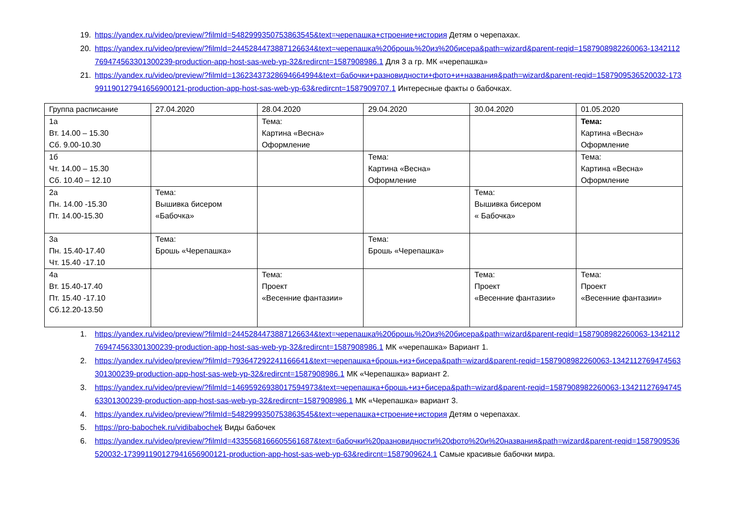19. https://yandex.ru/video/preview/?filmId=5482999350753863545&text=черепашка+строение+история Детям о черепахах.
20. https://yandex.ru/video/preview/?filmId=2445284473887126634&text=черепашка%20брошь%20из%20бисера&path=wizard&parent-reqid=1587908982260063-1342112769474563301300239-production-app-host-sas-web-yp-32&redircnt=1587908986.1 Для 3 а гр. МК «черепашка»
21. https://yandex.ru/video/preview/?filmId=13623437328694664994&text=бабочки+разновидности+фото+и+названия&path=wizard&parent-reqid=1587909536520032-1739911901279416569001​21-production-app-host-sas-web-yp-63&redircnt=1587909707.1 Интересные факты о бабочках.
| Группа расписание | 27.04.2020 | 28.04.2020 | 29.04.2020 | 30.04.2020 | 01.05.2020 |
| 1а Вт. 14.00 – 15.30 Сб. 9.00-10.30 | | Тема: Картина «Весна» Оформление | | | Тема: Картина «Весна» Оформление |
| 1б Чт. 14.00 – 15.30 Сб. 10.40 – 12.10 | | | Тема: Картина «Весна» Оформление | | Тема: Картина «Весна» Оформление |
| 2а Пн. 14.00 -15.30 Пт. 14.00-15.30 | Тема: Вышивка бисером «Бабочка» | | | Тема: Вышивка бисером « Бабочка» | |
| 3а Пн. 15.40-17.40 Чт. 15.40 -17.10 | Тема: Брошь «Черепашка» | | Тема: Брошь «Черепашка» | | |
| 4а Вт. 15.40-17.40 Пт. 15.40 -17.10 Сб.12.20-13.50 | | Тема: Проект «Весенние фантазии» | | Тема: Проект «Весенние фантазии» | Тема: Проект «Весенние фантазии» |
1. https://yandex.ru/video/preview/?filmId=2445284473887126634&text=черепашка%20брошь%20из%20бисера&path=wizard&parent-reqid=1587908982260063-1342112769474563301300239-production-app-host-sas-web-yp-32&redircnt=1587908986.1 МК «черепашка» Вариант 1.
2. https://yandex.ru/video/preview/?filmId=793647292241166641&text=черепашка+брошь+из+бисера&path=wizard&parent-reqid=1587908982260063-1342112769474563301300239-production-app-host-sas-web-yp-32&redircnt=1587908986.1 МК «Черепашка» вариант 2.
3. https://yandex.ru/video/preview/?filmId=14695926938017594973&text=черепашка+брошь+из+бисера&path=wizard&parent-reqid=1587908982260063-1342112769474563301300239-production-app-host-sas-web-yp-32&redircnt=1587908986.1 МК «Черепашка» вариант 3.
4. https://yandex.ru/video/preview/?filmId=5482999350753863545&text=черепашка+строение+история Детям о черепахах.
5. https://pro-babochek.ru/vidibabochek Виды бабочек
6. https://yandex.ru/video/preview/?filmId=4335568166605561687&text=бабочки%20разновидности%20фото%20и%20названия&path=wizard&parent-reqid=1587909536520032-1739911901279416569001​21-production-app-host-sas-web-yp-63&redircnt=1587909624.1 Самые красивые бабочки мира.